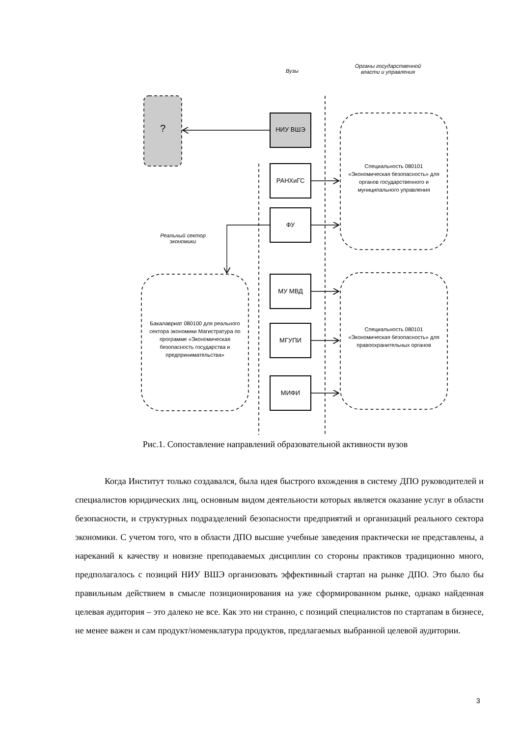Вузы
Органы государственной
власти и управления
Реальный сектор
экономики
? НИУ ВШЭ
РАНХиГС
ФУ
МУ МВД
МГУПИ
МИФИ
Специальность 080101 «Экономическая безопасность» для органов государственного и муниципального управления
Специальность 080101 «Экономическая безопасность» для правоохранительных органов
Бакалавриат 080100 для реального сектора экономики Магистратура по программе «Экономическая безопасность государства и предпринимательства»
Рис.1. Сопоставление направлений образовательной активности вузов
Когда Институт только создавался, была идея быстрого вхождения в систему ДПО руководителей и специалистов юридических лиц, основным видом деятельности которых является оказание услуг в области безопасности, и структурных подразделений безопасности предприятий и организаций реального сектора экономики. С учетом того, что в области ДПО высшие учебные заведения практически не представлены, а нареканий к качеству и новизне преподаваемых дисциплин со стороны практиков традиционно много, предполагалось с позиций НИУ ВШЭ организовать эффективный стартап на рынке ДПО. Это было бы правильным действием в смысле позиционирования на уже сформированном рынке, однако найденная целевая аудитория – это далеко не все. Как это ни странно, с позиций специалистов по стартапам в бизнесе, не менее важен и сам продукт/номенклатура продуктов, предлагаемых выбранной целевой аудитории.
3